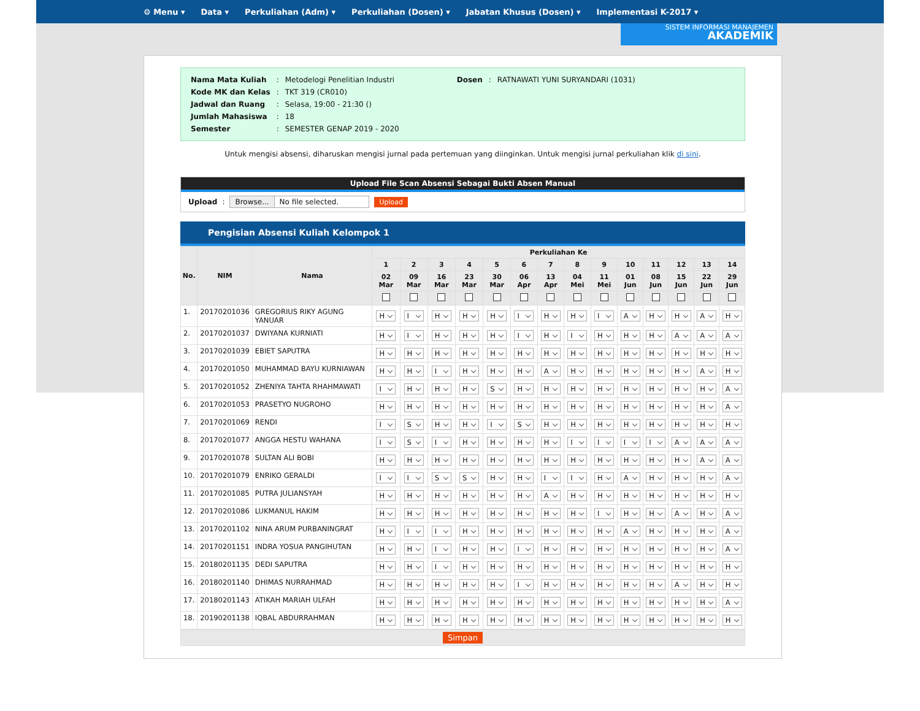⚙ Menu ▾ Data ▾ Perkuliahan (Adm) ▾ Perkuliahan (Dosen) ▾ Jabatan Khusus (Dosen) ▾ Implementasi K-2017 ▾
SISTEM INFORMASI MANAJEMEN
AKADEMIK
| Nama Mata Kuliah | : | Metodelogi Penelitian Industri | Dosen | : | RATNAWATI YUNI SURYANDARI (1031) |
| Kode MK dan Kelas | : | TKT 319 (CR010) | | | |
| Jadwal dan Ruang | : | Selasa, 19:00 - 21:30 () | | | |
| Jumlah Mahasiswa | : | 18 | | | |
| Semester | : | SEMESTER GENAP 2019 - 2020 | | | |
Untuk mengisi absensi, diharuskan mengisi jurnal pada pertemuan yang diinginkan. Untuk mengisi jurnal perkuliahan klik di sini.
Upload File Scan Absensi Sebagai Bukti Absen Manual
Upload :
Browse... No file selected. Upload
Pengisian Absensi Kuliah Kelompok 1
| No. | NIM | Nama | Perkuliahan Ke | | | | | | | | | | | | | |
| --- | --- | --- | --- | --- | --- | --- | --- | --- | --- | --- | --- | --- | --- | --- | --- | --- |
| | | | 1 | 2 | 3 | 4 | 5 | 6 | 7 | 8 | 9 | 10 | 11 | 12 | 13 | 14 |
| | | | 02 Mar | 09 Mar | 16 Mar | 23 Mar | 30 Mar | 06 Apr | 13 Apr | 04 Mei | 11 Mei | 01 Jun | 08 Jun | 15 Jun | 22 Jun | 29 Jun |
| 1. | 20170201036 | GREGORIUS RIKY AGUNG YANUAR | H | I | H | H | H | I | H | H | I | A | H | H | A | H |
| 2. | 20170201037 | DWIYANA KURNIATI | H | I | H | H | H | I | H | I | H | H | H | A | A | A |
| 3. | 20170201039 | EBIET SAPUTRA | H | H | H | H | H | H | H | H | H | H | H | H | H | H |
| 4. | 20170201050 | MUHAMMAD BAYU KURNIAWAN | H | H | I | H | H | H | A | H | H | H | H | H | A | H |
| 5. | 20170201052 | ZHENIYA TAHTA RHAHMAWATI | I | H | H | H | S | H | H | H | H | H | H | H | H | A |
| 6. | 20170201053 | PRASETYO NUGROHO | H | H | H | H | H | H | H | H | H | H | H | H | H | A |
| 7. | 20170201069 | RENDI | I | S | H | H | I | S | H | H | H | H | H | H | H | H |
| 8. | 20170201077 | ANGGA HESTU WAHANA | I | S | I | H | H | H | H | I | I | I | I | A | A | A |
| 9. | 20170201078 | SULTAN ALI BOBI | H | H | H | H | H | H | H | H | H | H | H | H | A | A |
| 10. | 20170201079 | ENRIKO GERALDI | I | I | S | S | H | H | I | I | H | A | H | H | H | A |
| 11. | 20170201085 | PUTRA JULIANSYAH | H | H | H | H | H | H | A | H | H | H | H | H | H | H |
| 12. | 20170201086 | LUKMANUL HAKIM | H | H | H | H | H | H | H | H | I | H | H | A | H | A |
| 13. | 20170201102 | NINA ARUM PURBANINGRAT | H | I | I | H | H | H | H | H | H | A | H | H | H | A |
| 14. | 20170201151 | INDRA YOSUA PANGIHUTAN | H | H | I | H | H | I | H | H | H | H | H | H | H | A |
| 15. | 20180201135 | DEDI SAPUTRA | H | H | I | H | H | H | H | H | H | H | H | H | H | H |
| 16. | 20180201140 | DHIMAS NURRAHMAD | H | H | H | H | H | I | H | H | H | H | H | A | H | H |
| 17. | 20180201143 | ATIKAH MARIAH ULFAH | H | H | H | H | H | H | H | H | H | H | H | H | H | A |
| 18. | 20190201138 | IQBAL ABDURRAHMAN | H | H | H | H | H | H | H | H | H | H | H | H | H | H |
Simpan